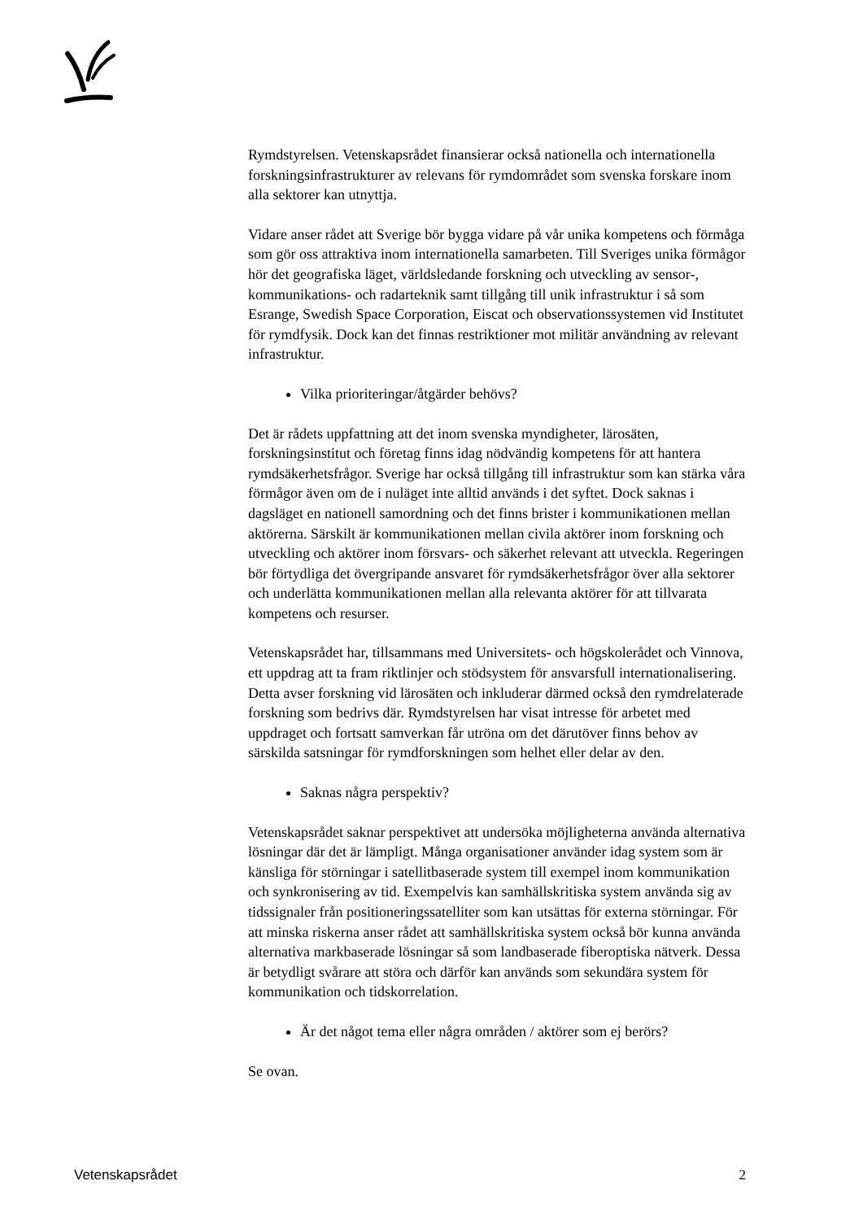Rymdstyrelsen. Vetenskapsrådet finansierar också nationella och internationella forskningsinfrastrukturer av relevans för rymdområdet som svenska forskare inom alla sektorer kan utnyttja.
Vidare anser rådet att Sverige bör bygga vidare på vår unika kompetens och förmåga som gör oss attraktiva inom internationella samarbeten. Till Sveriges unika förmågor hör det geografiska läget, världsledande forskning och utveckling av sensor-, kommunikations- och radarteknik samt tillgång till unik infrastruktur i så som Esrange, Swedish Space Corporation, Eiscat och observationssystemen vid Institutet för rymdfysik. Dock kan det finnas restriktioner mot militär användning av relevant infrastruktur.
Vilka prioriteringar/åtgärder behövs?
Det är rådets uppfattning att det inom svenska myndigheter, lärosäten, forskningsinstitut och företag finns idag nödvändig kompetens för att hantera rymdsäkerhetsfrågor. Sverige har också tillgång till infrastruktur som kan stärka våra förmågor även om de i nuläget inte alltid används i det syftet. Dock saknas i dagsläget en nationell samordning och det finns brister i kommunikationen mellan aktörerna. Särskilt är kommunikationen mellan civila aktörer inom forskning och utveckling och aktörer inom försvars- och säkerhet relevant att utveckla. Regeringen bör förtydliga det övergripande ansvaret för rymdsäkerhetsfrågor över alla sektorer och underlätta kommunikationen mellan alla relevanta aktörer för att tillvarata kompetens och resurser.
Vetenskapsrådet har, tillsammans med Universitets- och högskolerådet och Vinnova, ett uppdrag att ta fram riktlinjer och stödsystem för ansvarsfull internationalisering. Detta avser forskning vid lärosäten och inkluderar därmed också den rymdrelaterade forskning som bedrivs där. Rymdstyrelsen har visat intresse för arbetet med uppdraget och fortsatt samverkan får utröna om det därutöver finns behov av särskilda satsningar för rymdforskningen som helhet eller delar av den.
Saknas några perspektiv?
Vetenskapsrådet saknar perspektivet att undersöka möjligheterna använda alternativa lösningar där det är lämpligt. Många organisationer använder idag system som är känsliga för störningar i satellitbaserade system till exempel inom kommunikation och synkronisering av tid. Exempelvis kan samhällskritiska system använda sig av tidssignaler från positioneringssatelliter som kan utsättas för externa störningar. För att minska riskerna anser rådet att samhällskritiska system också bör kunna använda alternativa markbaserade lösningar så som landbaserade fiberoptiska nätverk. Dessa är betydligt svårare att störa och därför kan används som sekundära system för kommunikation och tidskorrelation.
Är det något tema eller några områden / aktörer som ej berörs?
Se ovan.
Vetenskapsrådet 2